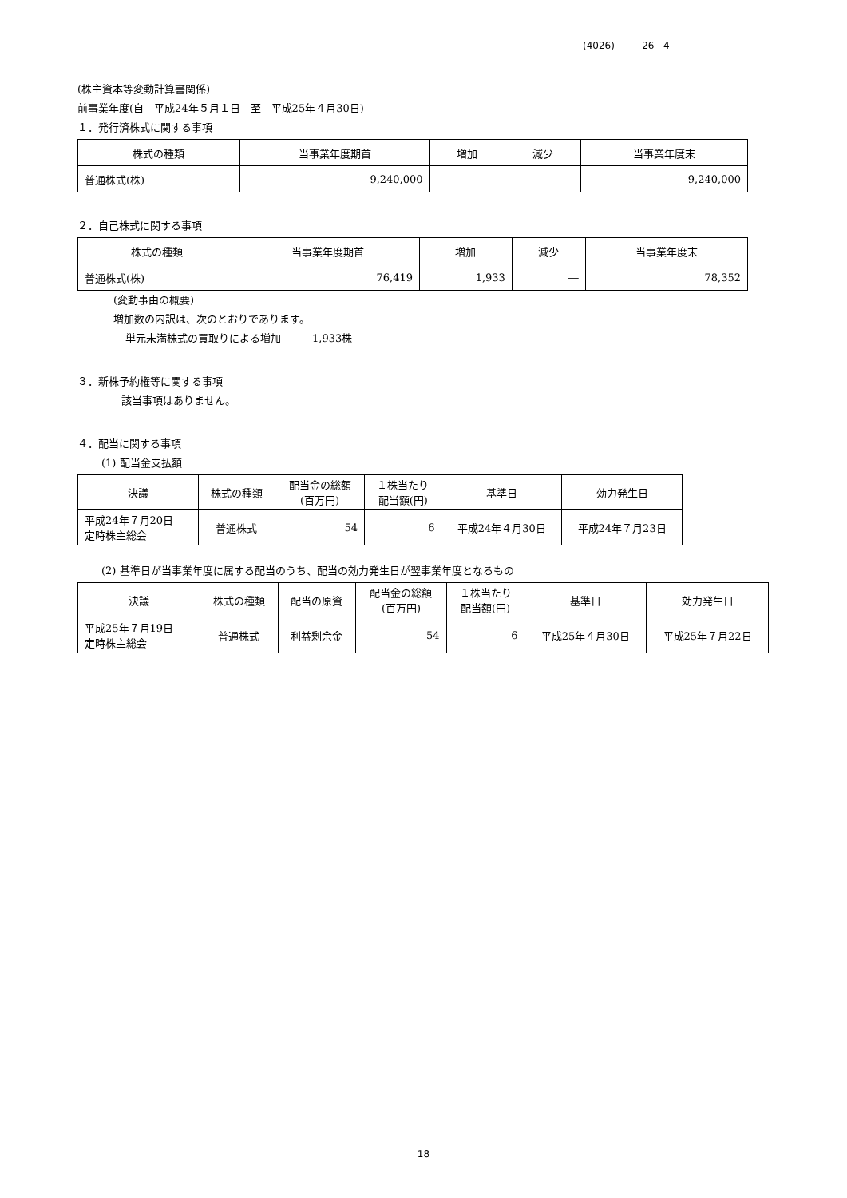(4026) 26 4
(株主資本等変動計算書関係)
前事業年度(自　平成24年５月１日　至　平成25年４月30日)
１．発行済株式に関する事項
| 株式の種類 | 当事業年度期首 | 増加 | 減少 | 当事業年度末 |
| --- | --- | --- | --- | --- |
| 普通株式(株) | 9,240,000 | ― | ― | 9,240,000 |
２．自己株式に関する事項
| 株式の種類 | 当事業年度期首 | 増加 | 減少 | 当事業年度末 |
| --- | --- | --- | --- | --- |
| 普通株式(株) | 76,419 | 1,933 | ― | 78,352 |
(変動事由の概要)
増加数の内訳は、次のとおりであります。
単元未満株式の買取りによる増加　　　1,933株
３．新株予約権等に関する事項
該当事項はありません。
４．配当に関する事項
(1) 配当金支払額
| 決議 | 株式の種類 | 配当金の総額 (百万円) | １株当たり 配当額(円) | 基準日 | 効力発生日 |
| --- | --- | --- | --- | --- | --- |
| 平成24年７月20日 定時株主総会 | 普通株式 | 54 | 6 | 平成24年４月30日 | 平成24年７月23日 |
(2) 基準日が当事業年度に属する配当のうち、配当の効力発生日が翌事業年度となるもの
| 決議 | 株式の種類 | 配当の原資 | 配当金の総額 (百万円) | １株当たり 配当額(円) | 基準日 | 効力発生日 |
| --- | --- | --- | --- | --- | --- | --- |
| 平成25年７月19日 定時株主総会 | 普通株式 | 利益剰余金 | 54 | 6 | 平成25年４月30日 | 平成25年７月22日 |
18